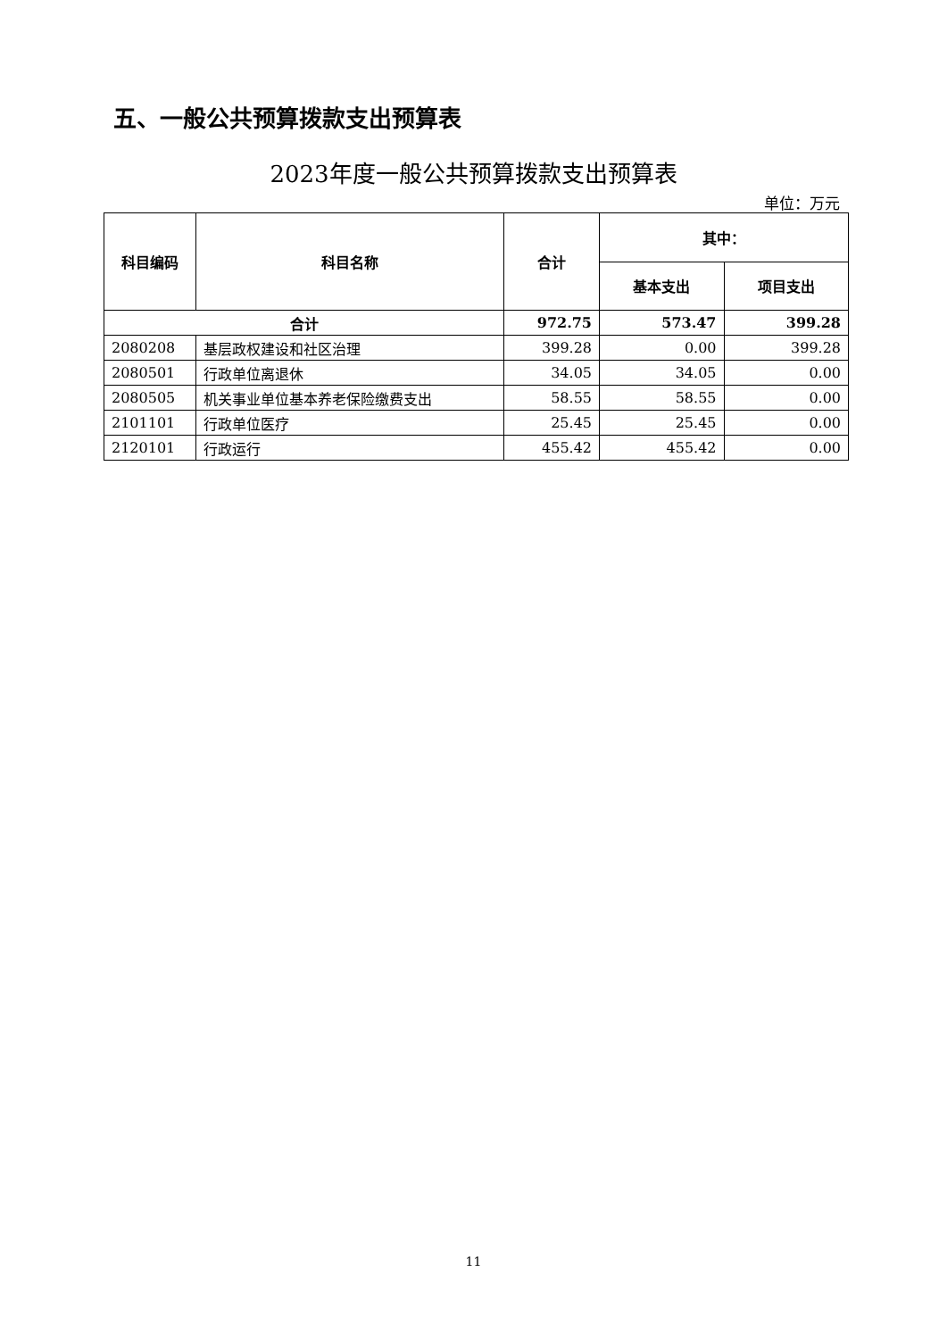五、一般公共预算拨款支出预算表
2023年度一般公共预算拨款支出预算表
单位：万元
| 科目编码 | 科目名称 | 合计 | 其中： | |
| --- | --- | --- | --- | --- |
| | | | 基本支出 | 项目支出 |
| 合计 | | 972.75 | 573.47 | 399.28 |
| 2080208 | 基层政权建设和社区治理 | 399.28 | 0.00 | 399.28 |
| 2080501 | 行政单位离退休 | 34.05 | 34.05 | 0.00 |
| 2080505 | 机关事业单位基本养老保险缴费支出 | 58.55 | 58.55 | 0.00 |
| 2101101 | 行政单位医疗 | 25.45 | 25.45 | 0.00 |
| 2120101 | 行政运行 | 455.42 | 455.42 | 0.00 |
11